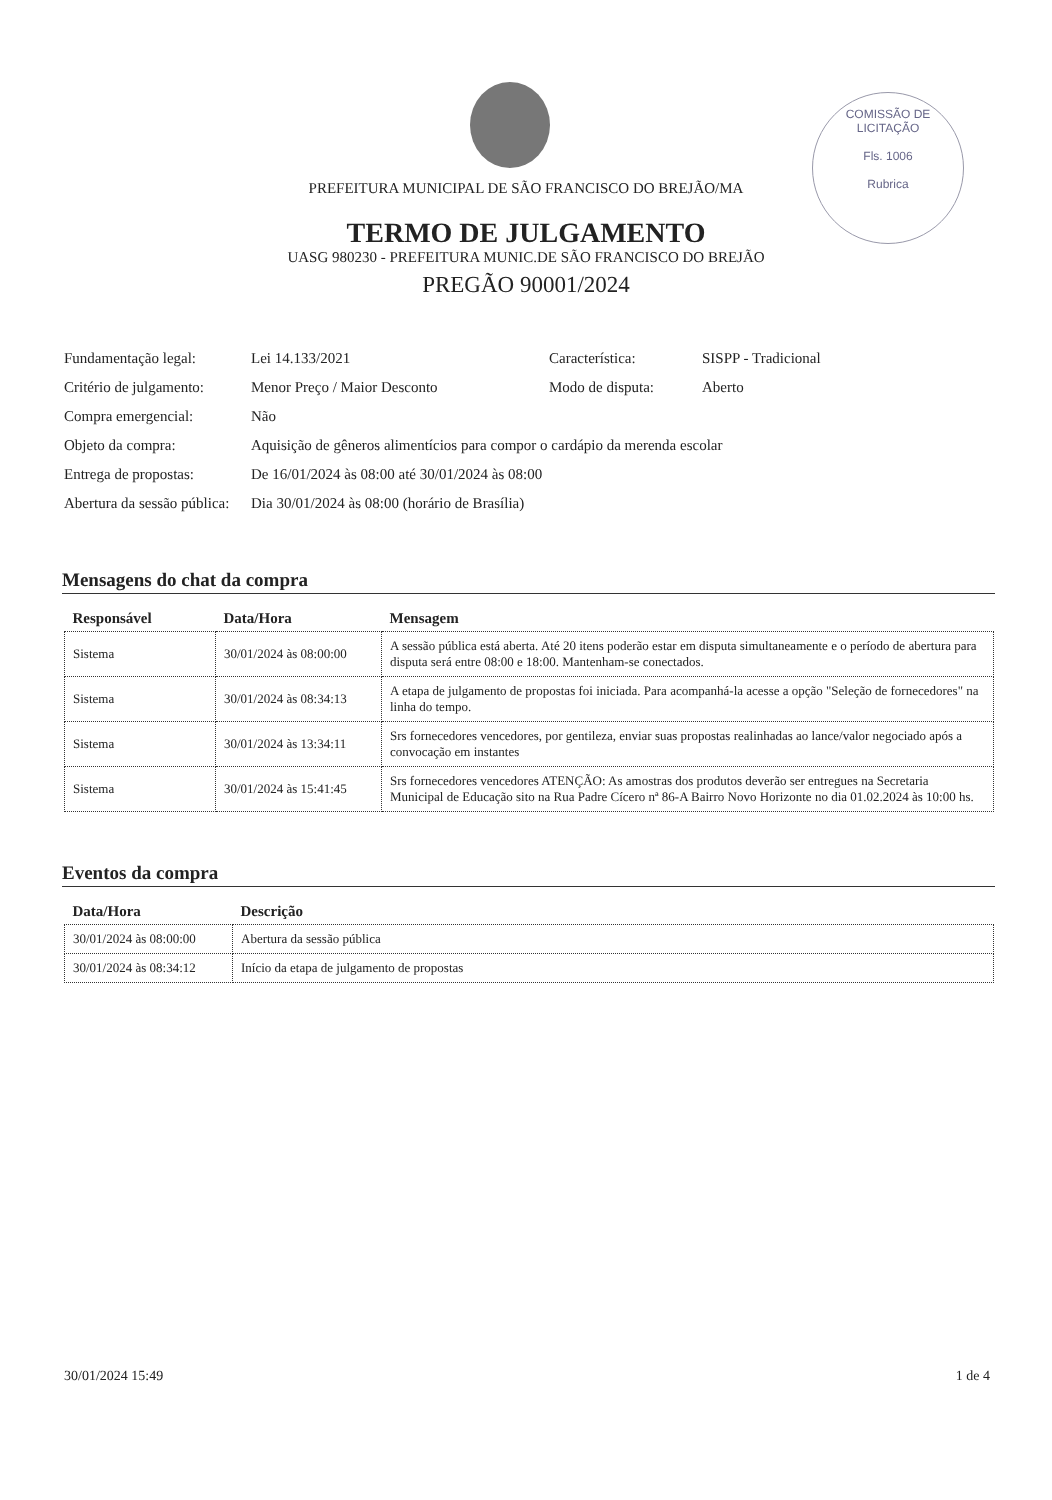COMISSÃO DE LICITAÇÃO
Fls. 1006
Rubrica
PREFEITURA MUNICIPAL DE SÃO FRANCISCO DO BREJÃO/MA
TERMO DE JULGAMENTO
UASG 980230 - PREFEITURA MUNIC.DE SÃO FRANCISCO DO BREJÃO
PREGÃO 90001/2024
| Fundamentação legal: | Lei 14.133/2021 | Característica: | SISPP - Tradicional |
| Critério de julgamento: | Menor Preço / Maior Desconto | Modo de disputa: | Aberto |
| Compra emergencial: | Não | | |
| Objeto da compra: | Aquisição de gêneros alimentícios para compor o cardápio da merenda escolar | | |
| Entrega de propostas: | De 16/01/2024 às 08:00 até 30/01/2024 às 08:00 | | |
| Abertura da sessão pública: | Dia 30/01/2024 às 08:00 (horário de Brasília) | | |
Mensagens do chat da compra
| Responsável | Data/Hora | Mensagem |
| --- | --- | --- |
| Sistema | 30/01/2024 às 08:00:00 | A sessão pública está aberta. Até 20 itens poderão estar em disputa simultaneamente e o período de abertura para disputa será entre 08:00 e 18:00. Mantenham-se conectados. |
| Sistema | 30/01/2024 às 08:34:13 | A etapa de julgamento de propostas foi iniciada. Para acompanhá-la acesse a opção "Seleção de fornecedores" na linha do tempo. |
| Sistema | 30/01/2024 às 13:34:11 | Srs fornecedores vencedores, por gentileza, enviar suas propostas realinhadas ao lance/valor negociado após a convocação em instantes |
| Sistema | 30/01/2024 às 15:41:45 | Srs fornecedores vencedores ATENÇÃO: As amostras dos produtos deverão ser entregues na Secretaria Municipal de Educação sito na Rua Padre Cícero nª 86-A Bairro Novo Horizonte no dia 01.02.2024 às 10:00 hs. |
Eventos da compra
| Data/Hora | Descrição |
| --- | --- |
| 30/01/2024 às 08:00:00 | Abertura da sessão pública |
| 30/01/2024 às 08:34:12 | Início da etapa de julgamento de propostas |
30/01/2024 15:49 1 de 4